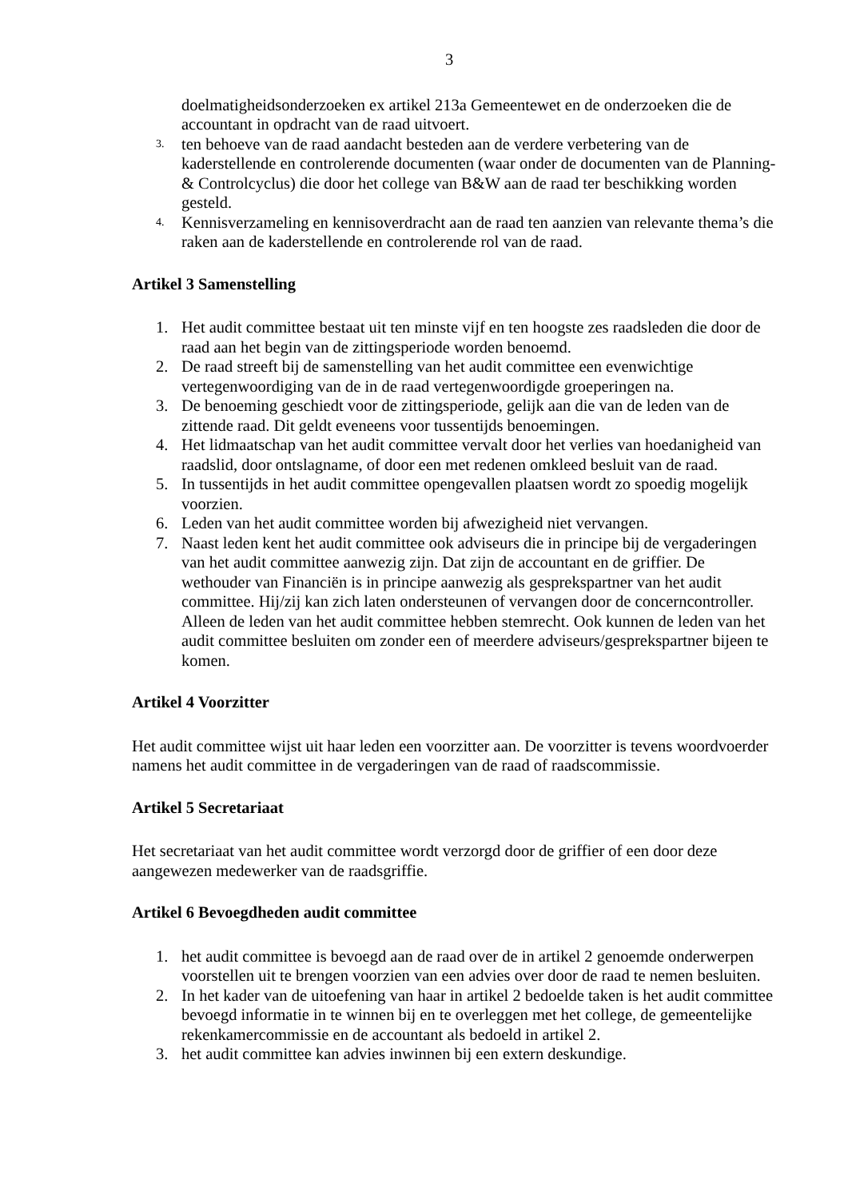3
doelmatigheidsonderzoeken ex artikel 213a Gemeentewet en de onderzoeken die de accountant in opdracht van de raad uitvoert.
3. ten behoeve van de raad aandacht besteden aan de verdere verbetering van de kaderstellende en controlerende documenten (waar onder de documenten van de Planning-& Controlcyclus) die door het college van B&W aan de raad ter beschikking worden gesteld.
4. Kennisverzameling en kennisoverdracht aan de raad ten aanzien van relevante thema’s die raken aan de kaderstellende en controlerende rol van de raad.
Artikel 3 Samenstelling
1. Het audit committee bestaat uit ten minste vijf en ten hoogste zes raadsleden die door de raad aan het begin van de zittingsperiode worden benoemd.
2. De raad streeft bij de samenstelling van het audit committee een evenwichtige vertegenwoordiging van de in de raad vertegenwoordigde groeperingen na.
3. De benoeming geschiedt voor de zittingsperiode, gelijk aan die van de leden van de zittende raad. Dit geldt eveneens voor tussentijds benoemingen.
4. Het lidmaatschap van het audit committee vervalt door het verlies van hoedanigheid van raadslid, door ontslagname, of door een met redenen omkleed besluit van de raad.
5. In tussentijds in het audit committee opengevallen plaatsen wordt zo spoedig mogelijk voorzien.
6. Leden van het audit committee worden bij afwezigheid niet vervangen.
7. Naast leden kent het audit committee ook adviseurs die in principe bij de vergaderingen van het audit committee aanwezig zijn. Dat zijn de accountant en de griffier. De wethouder van Financiën is in principe aanwezig als gesprekspartner van het audit committee. Hij/zij kan zich laten ondersteunen of vervangen door de concerncontroller. Alleen de leden van het audit committee hebben stemrecht. Ook kunnen de leden van het audit committee besluiten om zonder een of meerdere adviseurs/gesprekspartner bijeen te komen.
Artikel 4 Voorzitter
Het audit committee wijst uit haar leden een voorzitter aan. De voorzitter is tevens woordvoerder namens het audit committee in de vergaderingen van de raad of raadscommissie.
Artikel 5 Secretariaat
Het secretariaat van het audit committee wordt verzorgd door de griffier of een door deze aangewezen medewerker van de raadsgriffie.
Artikel 6 Bevoegdheden audit committee
1. het audit committee is bevoegd aan de raad over de in artikel 2 genoemde onderwerpen voorstellen uit te brengen voorzien van een advies over door de raad te nemen besluiten.
2. In het kader van de uitoefening van haar in artikel 2 bedoelde taken is het audit committee bevoegd informatie in te winnen bij en te overleggen met het college, de gemeentelijke rekenkamercommissie en de accountant als bedoeld in artikel 2.
3. het audit committee kan advies inwinnen bij een extern deskundige.